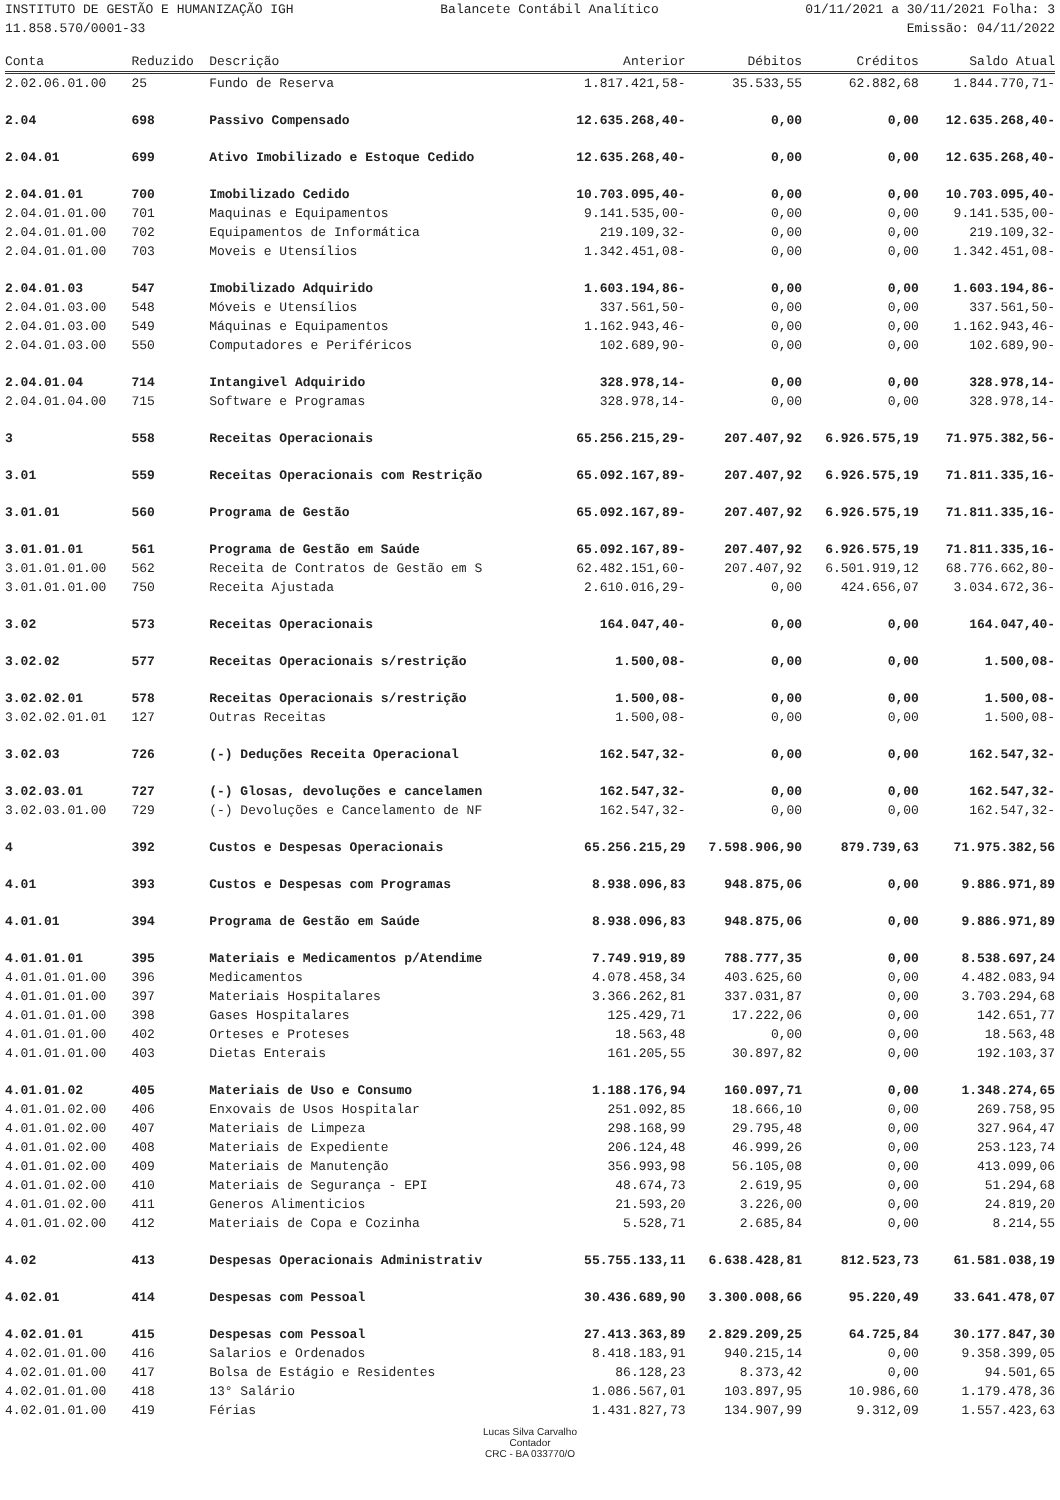INSTITUTO DE GESTÃO E HUMANIZAÇÃO IGH Balancete Contábil Analítico 01/11/2021 a 30/11/2021 Folha: 3
11.858.570/0001-33 Emissão: 04/11/2022
| Conta | Reduzido | Descrição | Anterior | Débitos | Créditos | Saldo Atual |
| --- | --- | --- | --- | --- | --- | --- |
| 2.02.06.01.00 | 25 | Fundo de Reserva | 1.817.421,58- | 35.533,55 | 62.882,68 | 1.844.770,71- |
| 2.04 | 698 | Passivo Compensado | 12.635.268,40- | 0,00 | 0,00 | 12.635.268,40- |
| 2.04.01 | 699 | Ativo Imobilizado e Estoque Cedido | 12.635.268,40- | 0,00 | 0,00 | 12.635.268,40- |
| 2.04.01.01 | 700 | Imobilizado Cedido | 10.703.095,40- | 0,00 | 0,00 | 10.703.095,40- |
| 2.04.01.01.00 | 701 | Maquinas e Equipamentos | 9.141.535,00- | 0,00 | 0,00 | 9.141.535,00- |
| 2.04.01.01.00 | 702 | Equipamentos de Informática | 219.109,32- | 0,00 | 0,00 | 219.109,32- |
| 2.04.01.01.00 | 703 | Moveis e Utensílios | 1.342.451,08- | 0,00 | 0,00 | 1.342.451,08- |
| 2.04.01.03 | 547 | Imobilizado Adquirido | 1.603.194,86- | 0,00 | 0,00 | 1.603.194,86- |
| 2.04.01.03.00 | 548 | Móveis e Utensílios | 337.561,50- | 0,00 | 0,00 | 337.561,50- |
| 2.04.01.03.00 | 549 | Máquinas e Equipamentos | 1.162.943,46- | 0,00 | 0,00 | 1.162.943,46- |
| 2.04.01.03.00 | 550 | Computadores e Periféricos | 102.689,90- | 0,00 | 0,00 | 102.689,90- |
| 2.04.01.04 | 714 | Intangivel Adquirido | 328.978,14- | 0,00 | 0,00 | 328.978,14- |
| 2.04.01.04.00 | 715 | Software e Programas | 328.978,14- | 0,00 | 0,00 | 328.978,14- |
| 3 | 558 | Receitas Operacionais | 65.256.215,29- | 207.407,92 | 6.926.575,19 | 71.975.382,56- |
| 3.01 | 559 | Receitas Operacionais com Restrição | 65.092.167,89- | 207.407,92 | 6.926.575,19 | 71.811.335,16- |
| 3.01.01 | 560 | Programa de Gestão | 65.092.167,89- | 207.407,92 | 6.926.575,19 | 71.811.335,16- |
| 3.01.01.01 | 561 | Programa de Gestão em Saúde | 65.092.167,89- | 207.407,92 | 6.926.575,19 | 71.811.335,16- |
| 3.01.01.01.00 | 562 | Receita de Contratos de Gestão em S | 62.482.151,60- | 207.407,92 | 6.501.919,12 | 68.776.662,80- |
| 3.01.01.01.00 | 750 | Receita Ajustada | 2.610.016,29- | 0,00 | 424.656,07 | 3.034.672,36- |
| 3.02 | 573 | Receitas Operacionais | 164.047,40- | 0,00 | 0,00 | 164.047,40- |
| 3.02.02 | 577 | Receitas Operacionais s/restrição | 1.500,08- | 0,00 | 0,00 | 1.500,08- |
| 3.02.02.01 | 578 | Receitas Operacionais s/restrição | 1.500,08- | 0,00 | 0,00 | 1.500,08- |
| 3.02.02.01.01 | 127 | Outras Receitas | 1.500,08- | 0,00 | 0,00 | 1.500,08- |
| 3.02.03 | 726 | (-) Deduções Receita Operacional | 162.547,32- | 0,00 | 0,00 | 162.547,32- |
| 3.02.03.01 | 727 | (-) Glosas, devoluções e cancelamen | 162.547,32- | 0,00 | 0,00 | 162.547,32- |
| 3.02.03.01.00 | 729 | (-) Devoluções e Cancelamento de NF | 162.547,32- | 0,00 | 0,00 | 162.547,32- |
| 4 | 392 | Custos e Despesas Operacionais | 65.256.215,29 | 7.598.906,90 | 879.739,63 | 71.975.382,56 |
| 4.01 | 393 | Custos e Despesas com Programas | 8.938.096,83 | 948.875,06 | 0,00 | 9.886.971,89 |
| 4.01.01 | 394 | Programa de Gestão em Saúde | 8.938.096,83 | 948.875,06 | 0,00 | 9.886.971,89 |
| 4.01.01.01 | 395 | Materiais e Medicamentos p/Atendime | 7.749.919,89 | 788.777,35 | 0,00 | 8.538.697,24 |
| 4.01.01.01.00 | 396 | Medicamentos | 4.078.458,34 | 403.625,60 | 0,00 | 4.482.083,94 |
| 4.01.01.01.00 | 397 | Materiais Hospitalares | 3.366.262,81 | 337.031,87 | 0,00 | 3.703.294,68 |
| 4.01.01.01.00 | 398 | Gases Hospitalares | 125.429,71 | 17.222,06 | 0,00 | 142.651,77 |
| 4.01.01.01.00 | 402 | Orteses e Proteses | 18.563,48 | 0,00 | 0,00 | 18.563,48 |
| 4.01.01.01.00 | 403 | Dietas Enterais | 161.205,55 | 30.897,82 | 0,00 | 192.103,37 |
| 4.01.01.02 | 405 | Materiais de Uso e Consumo | 1.188.176,94 | 160.097,71 | 0,00 | 1.348.274,65 |
| 4.01.01.02.00 | 406 | Enxovais de Usos Hospitalar | 251.092,85 | 18.666,10 | 0,00 | 269.758,95 |
| 4.01.01.02.00 | 407 | Materiais de Limpeza | 298.168,99 | 29.795,48 | 0,00 | 327.964,47 |
| 4.01.01.02.00 | 408 | Materiais de Expediente | 206.124,48 | 46.999,26 | 0,00 | 253.123,74 |
| 4.01.01.02.00 | 409 | Materiais de Manutenção | 356.993,98 | 56.105,08 | 0,00 | 413.099,06 |
| 4.01.01.02.00 | 410 | Materiais de Segurança - EPI | 48.674,73 | 2.619,95 | 0,00 | 51.294,68 |
| 4.01.01.02.00 | 411 | Generos Alimenticios | 21.593,20 | 3.226,00 | 0,00 | 24.819,20 |
| 4.01.01.02.00 | 412 | Materiais de Copa e Cozinha | 5.528,71 | 2.685,84 | 0,00 | 8.214,55 |
| 4.02 | 413 | Despesas Operacionais Administrativ | 55.755.133,11 | 6.638.428,81 | 812.523,73 | 61.581.038,19 |
| 4.02.01 | 414 | Despesas com Pessoal | 30.436.689,90 | 3.300.008,66 | 95.220,49 | 33.641.478,07 |
| 4.02.01.01 | 415 | Despesas com Pessoal | 27.413.363,89 | 2.829.209,25 | 64.725,84 | 30.177.847,30 |
| 4.02.01.01.00 | 416 | Salarios e Ordenados | 8.418.183,91 | 940.215,14 | 0,00 | 9.358.399,05 |
| 4.02.01.01.00 | 417 | Bolsa de Estágio e Residentes | 86.128,23 | 8.373,42 | 0,00 | 94.501,65 |
| 4.02.01.01.00 | 418 | 13° Salário | 1.086.567,01 | 103.897,95 | 10.986,60 | 1.179.478,36 |
| 4.02.01.01.00 | 419 | Férias | 1.431.827,73 | 134.907,99 | 9.312,09 | 1.557.423,63 |
Lucas Silva Carvalho
Contador
CRC - BA 033770/O